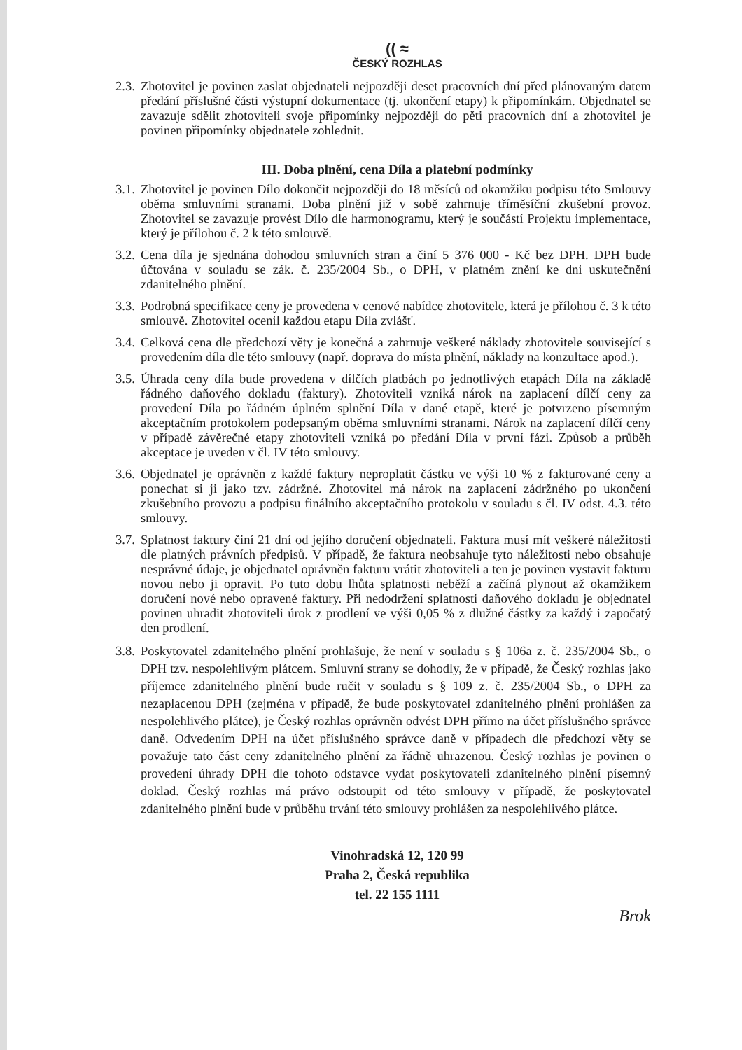(( ≈
ČESKÝ ROZHLAS
2.3. Zhotovitel je povinen zaslat objednateli nejpozději deset pracovních dní před plánovaným datem předání příslušné části výstupní dokumentace (tj. ukončení etapy) k připomínkám. Objednatel se zavazuje sdělit zhotoviteli svoje připomínky nejpozději do pěti pracovních dní a zhotovitel je povinen připomínky objednatele zohlednit.
III. Doba plnění, cena Díla a platební podmínky
3.1. Zhotovitel je povinen Dílo dokončit nejpozději do 18 měsíců od okamžiku podpisu této Smlouvy oběma smluvními stranami. Doba plnění již v sobě zahrnuje tříměsíční zkušební provoz. Zhotovitel se zavazuje provést Dílo dle harmonogramu, který je součástí Projektu implementace, který je přílohou č. 2 k této smlouvě.
3.2. Cena díla je sjednána dohodou smluvních stran a činí 5 376 000 - Kč bez DPH. DPH bude účtována v souladu se zák. č. 235/2004 Sb., o DPH, v platném znění ke dni uskutečnění zdanitelného plnění.
3.3. Podrobná specifikace ceny je provedena v cenové nabídce zhotovitele, která je přílohou č. 3 k této smlouvě. Zhotovitel ocenil každou etapu Díla zvlášť.
3.4. Celková cena dle předchozí věty je konečná a zahrnuje veškeré náklady zhotovitele související s provedením díla dle této smlouvy (např. doprava do místa plnění, náklady na konzultace apod.).
3.5. Úhrada ceny díla bude provedena v dílčích platbách po jednotlivých etapách Díla na základě řádného daňového dokladu (faktury). Zhotoviteli vzniká nárok na zaplacení dílčí ceny za provedení Díla po řádném úplném splnění Díla v dané etapě, které je potvrzeno písemným akceptačním protokolem podepsaným oběma smluvními stranami. Nárok na zaplacení dílčí ceny v případě závěrečné etapy zhotoviteli vzniká po předání Díla v první fázi. Způsob a průběh akceptace je uveden v čl. IV této smlouvy.
3.6. Objednatel je oprávněn z každé faktury neproplatit částku ve výši 10 % z fakturované ceny a ponechat si ji jako tzv. zádržné. Zhotovitel má nárok na zaplacení zádržného po ukončení zkušebního provozu a podpisu finálního akceptačního protokolu v souladu s čl. IV odst. 4.3. této smlouvy.
3.7. Splatnost faktury činí 21 dní od jejího doručení objednateli. Faktura musí mít veškeré náležitosti dle platných právních předpisů. V případě, že faktura neobsahuje tyto náležitosti nebo obsahuje nesprávné údaje, je objednatel oprávněn fakturu vrátit zhotoviteli a ten je povinen vystavit fakturu novou nebo ji opravit. Po tuto dobu lhůta splatnosti neběží a začíná plynout až okamžikem doručení nové nebo opravené faktury. Při nedodržení splatnosti daňového dokladu je objednatel povinen uhradit zhotoviteli úrok z prodlení ve výši 0,05 % z dlužné částky za každý i započatý den prodlení.
3.8. Poskytovatel zdanitelného plnění prohlašuje, že není v souladu s § 106a z. č. 235/2004 Sb., o DPH tzv. nespolehlivým plátcem. Smluvní strany se dohodly, že v případě, že Český rozhlas jako příjemce zdanitelného plnění bude ručit v souladu s § 109 z. č. 235/2004 Sb., o DPH za nezaplacenou DPH (zejména v případě, že bude poskytovatel zdanitelného plnění prohlášen za nespolehlivého plátce), je Český rozhlas oprávněn odvést DPH přímo na účet příslušného správce daně. Odvedením DPH na účet příslušného správce daně v případech dle předchozí věty se považuje tato část ceny zdanitelného plnění za řádně uhrazenou. Český rozhlas je povinen o provedení úhrady DPH dle tohoto odstavce vydat poskytovateli zdanitelného plnění písemný doklad. Český rozhlas má právo odstoupit od této smlouvy v případě, že poskytovatel zdanitelného plnění bude v průběhu trvání této smlouvy prohlášen za nespolehlivého plátce.
Vinohradská 12, 120 99
Praha 2, Česká republika
tel. 22 155 1111
Brok